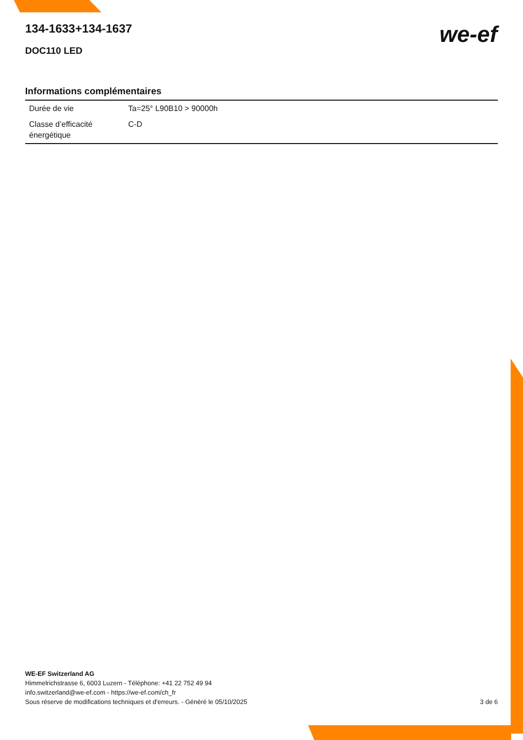we-ef
134-1633+134-1637
DOC110 LED
Informations complémentaires
| Durée de vie | Ta=25° L90B10 > 90000h |
| Classe d’efficacité énergétique | C-D |
WE-EF Switzerland AG
Himmelrichstrasse 6, 6003 Luzern - Téléphone: +41 22 752 49 94
info.switzerland@we-ef.com - https://we-ef.com/ch_fr
3 de 6 Sous réserve de modifications techniques et d'erreurs. - Généré le 05/10/2025